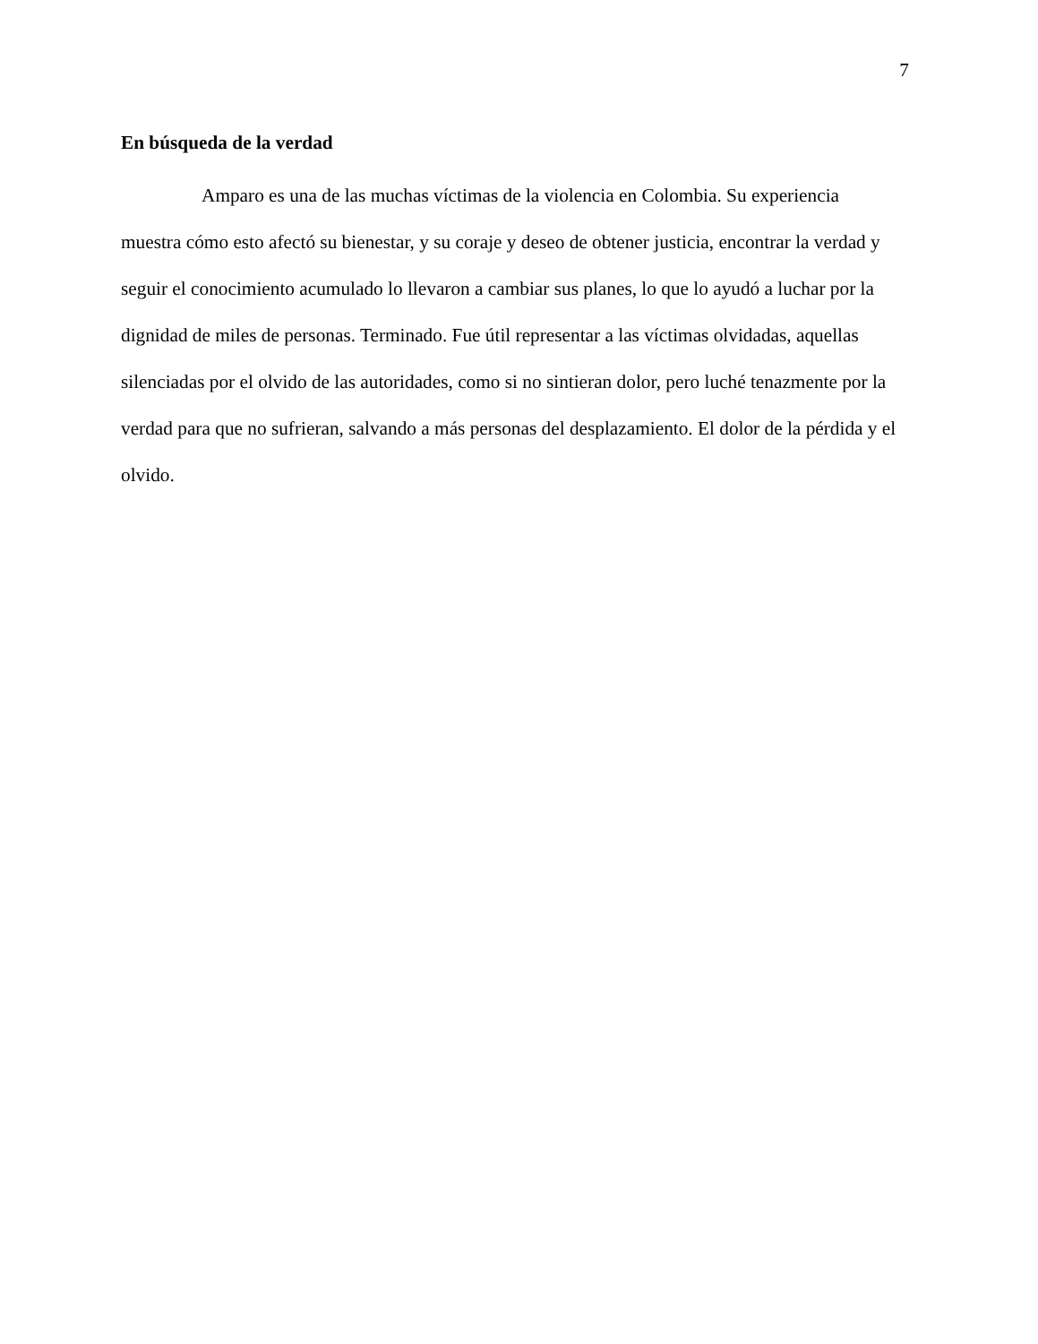7
En búsqueda de la verdad
Amparo es una de las muchas víctimas de la violencia en Colombia. Su experiencia muestra cómo esto afectó su bienestar, y su coraje y deseo de obtener justicia, encontrar la verdad y seguir el conocimiento acumulado lo llevaron a cambiar sus planes, lo que lo ayudó a luchar por la dignidad de miles de personas. Terminado. Fue útil representar a las víctimas olvidadas, aquellas silenciadas por el olvido de las autoridades, como si no sintieran dolor, pero luché tenazmente por la verdad para que no sufrieran, salvando a más personas del desplazamiento. El dolor de la pérdida y el olvido.